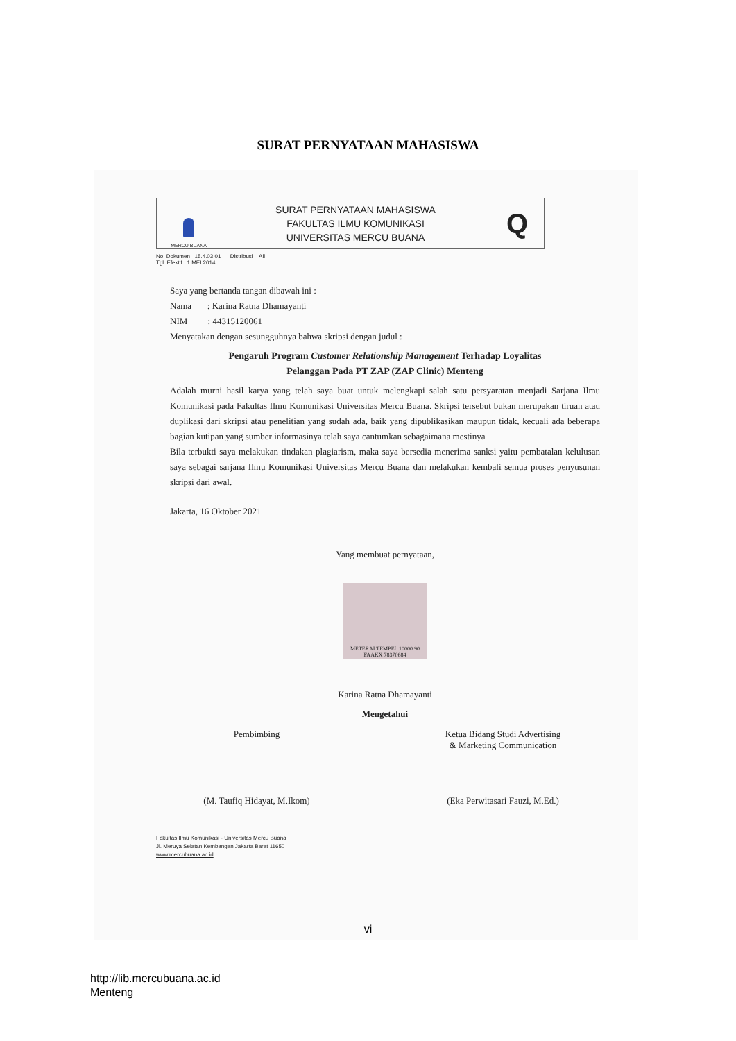SURAT PERNYATAAN MAHASISWA
| MERCU BUANA | SURAT PERNYATAAN MAHASISWA FAKULTAS ILMU KOMUNIKASI UNIVERSITAS MERCU BUANA | Q |
No. Dokumen 15.4.03.01 Distribusi All
Tgl. Efektif 1 MEI 2014
Saya yang bertanda tangan dibawah ini :
Nama : Karina Ratna Dhamayanti
NIM : 44315120061
Menyatakan dengan sesungguhnya bahwa skripsi dengan judul :
Pengaruh Program Customer Relationship Management Terhadap Loyalitas
Pelanggan Pada PT ZAP (ZAP Clinic) Menteng
Adalah murni hasil karya yang telah saya buat untuk melengkapi salah satu persyaratan menjadi Sarjana Ilmu Komunikasi pada Fakultas Ilmu Komunikasi Universitas Mercu Buana. Skripsi tersebut bukan merupakan tiruan atau duplikasi dari skripsi atau penelitian yang sudah ada, baik yang dipublikasikan maupun tidak, kecuali ada beberapa bagian kutipan yang sumber informasinya telah saya cantumkan sebagaimana mestinya
Bila terbukti saya melakukan tindakan plagiarism, maka saya bersedia menerima sanksi yaitu pembatalan kelulusan saya sebagai sarjana Ilmu Komunikasi Universitas Mercu Buana dan melakukan kembali semua proses penyusunan skripsi dari awal.
Jakarta, 16 Oktober 2021
Yang membuat pernyataan,
METERAI TEMPEL 10000 90 FAAKX 78370684
Karina Ratna Dhamayanti
Mengetahui
Pembimbing
(M. Taufiq Hidayat, M.Ikom)
Ketua Bidang Studi Advertising
& Marketing Communication
(Eka Perwitasari Fauzi, M.Ed.)
Fakultas Ilmu Komunikasi - Universitas Mercu Buana
Jl. Meruya Selatan Kembangan Jakarta Barat 11650
www.mercubuana.ac.id
vi
http://lib.mercubuana.ac.id
Menteng